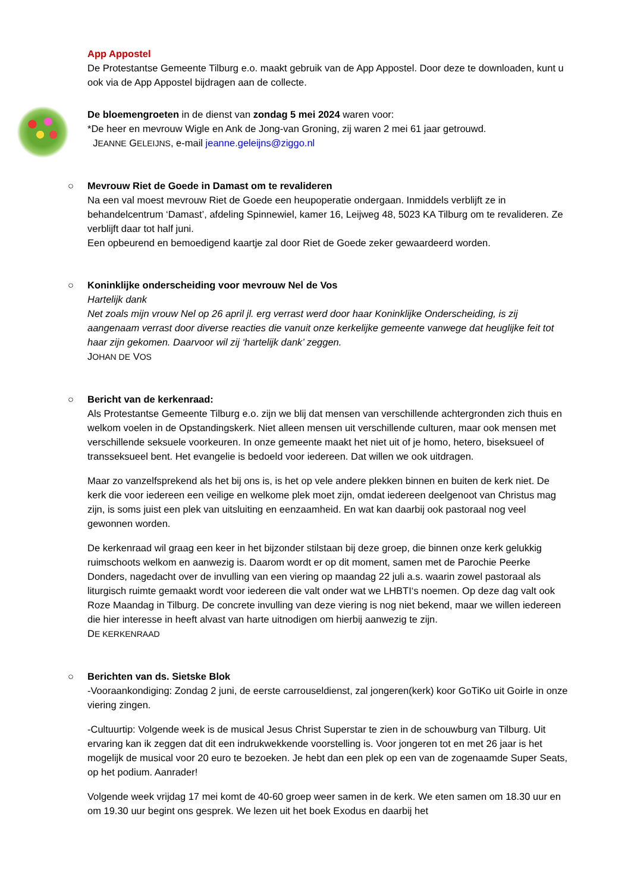App Appostel
De Protestantse Gemeente Tilburg e.o. maakt gebruik van de App Appostel. Door deze te downloaden, kunt u ook via de App Appostel bijdragen aan de collecte.
De bloemengroeten in de dienst van zondag 5 mei 2024 waren voor:
*De heer en mevrouw Wigle en Ank de Jong-van Groning, zij waren 2 mei 61 jaar getrouwd.
JEANNE GELEIJNS, e-mail jeanne.geleijns@ziggo.nl
○
Mevrouw Riet de Goede in Damast om te revalideren
Na een val moest mevrouw Riet de Goede een heupoperatie ondergaan. Inmiddels verblijft ze in behandelcentrum ‘Damast’, afdeling Spinnewiel, kamer 16, Leijweg 48, 5023 KA Tilburg om te revalideren. Ze verblijft daar tot half juni.
Een opbeurend en bemoedigend kaartje zal door Riet de Goede zeker gewaardeerd worden.
○
Koninklijke onderscheiding voor mevrouw Nel de Vos
Hartelijk dank
Net zoals mijn vrouw Nel op 26 april jl. erg verrast werd door haar Koninklijke Onderscheiding, is zij aangenaam verrast door diverse reacties die vanuit onze kerkelijke gemeente vanwege dat heuglijke feit tot haar zijn gekomen. Daarvoor wil zij ‘hartelijk dank’ zeggen.
JOHAN DE VOS
○
Bericht van de kerkenraad:
Als Protestantse Gemeente Tilburg e.o. zijn we blij dat mensen van verschillende achtergronden zich thuis en welkom voelen in de Opstandingskerk. Niet alleen mensen uit verschillende culturen, maar ook mensen met verschillende seksuele voorkeuren. In onze gemeente maakt het niet uit of je homo, hetero, biseksueel of transseksueel bent. Het evangelie is bedoeld voor iedereen. Dat willen we ook uitdragen.
Maar zo vanzelfsprekend als het bij ons is, is het op vele andere plekken binnen en buiten de kerk niet. De kerk die voor iedereen een veilige en welkome plek moet zijn, omdat iedereen deelgenoot van Christus mag zijn, is soms juist een plek van uitsluiting en eenzaamheid. En wat kan daarbij ook pastoraal nog veel gewonnen worden.
De kerkenraad wil graag een keer in het bijzonder stilstaan bij deze groep, die binnen onze kerk gelukkig ruimschoots welkom en aanwezig is. Daarom wordt er op dit moment, samen met de Parochie Peerke Donders, nagedacht over de invulling van een viering op maandag 22 juli a.s. waarin zowel pastoraal als liturgisch ruimte gemaakt wordt voor iedereen die valt onder wat we LHBTI‘s noemen. Op deze dag valt ook Roze Maandag in Tilburg. De concrete invulling van deze viering is nog niet bekend, maar we willen iedereen die hier interesse in heeft alvast van harte uitnodigen om hierbij aanwezig te zijn.
DE KERKENRAAD
○
Berichten van ds. Sietske Blok
-Vooraankondiging: Zondag 2 juni, de eerste carrouseldienst, zal jongeren(kerk) koor GoTiKo uit Goirle in onze viering zingen.
-Cultuurtip: Volgende week is de musical Jesus Christ Superstar te zien in de schouwburg van Tilburg. Uit ervaring kan ik zeggen dat dit een indrukwekkende voorstelling is. Voor jongeren tot en met 26 jaar is het mogelijk de musical voor 20 euro te bezoeken. Je hebt dan een plek op een van de zogenaamde Super Seats, op het podium. Aanrader!
Volgende week vrijdag 17 mei komt de 40-60 groep weer samen in de kerk. We eten samen om 18.30 uur en om 19.30 uur begint ons gesprek. We lezen uit het boek Exodus en daarbij het